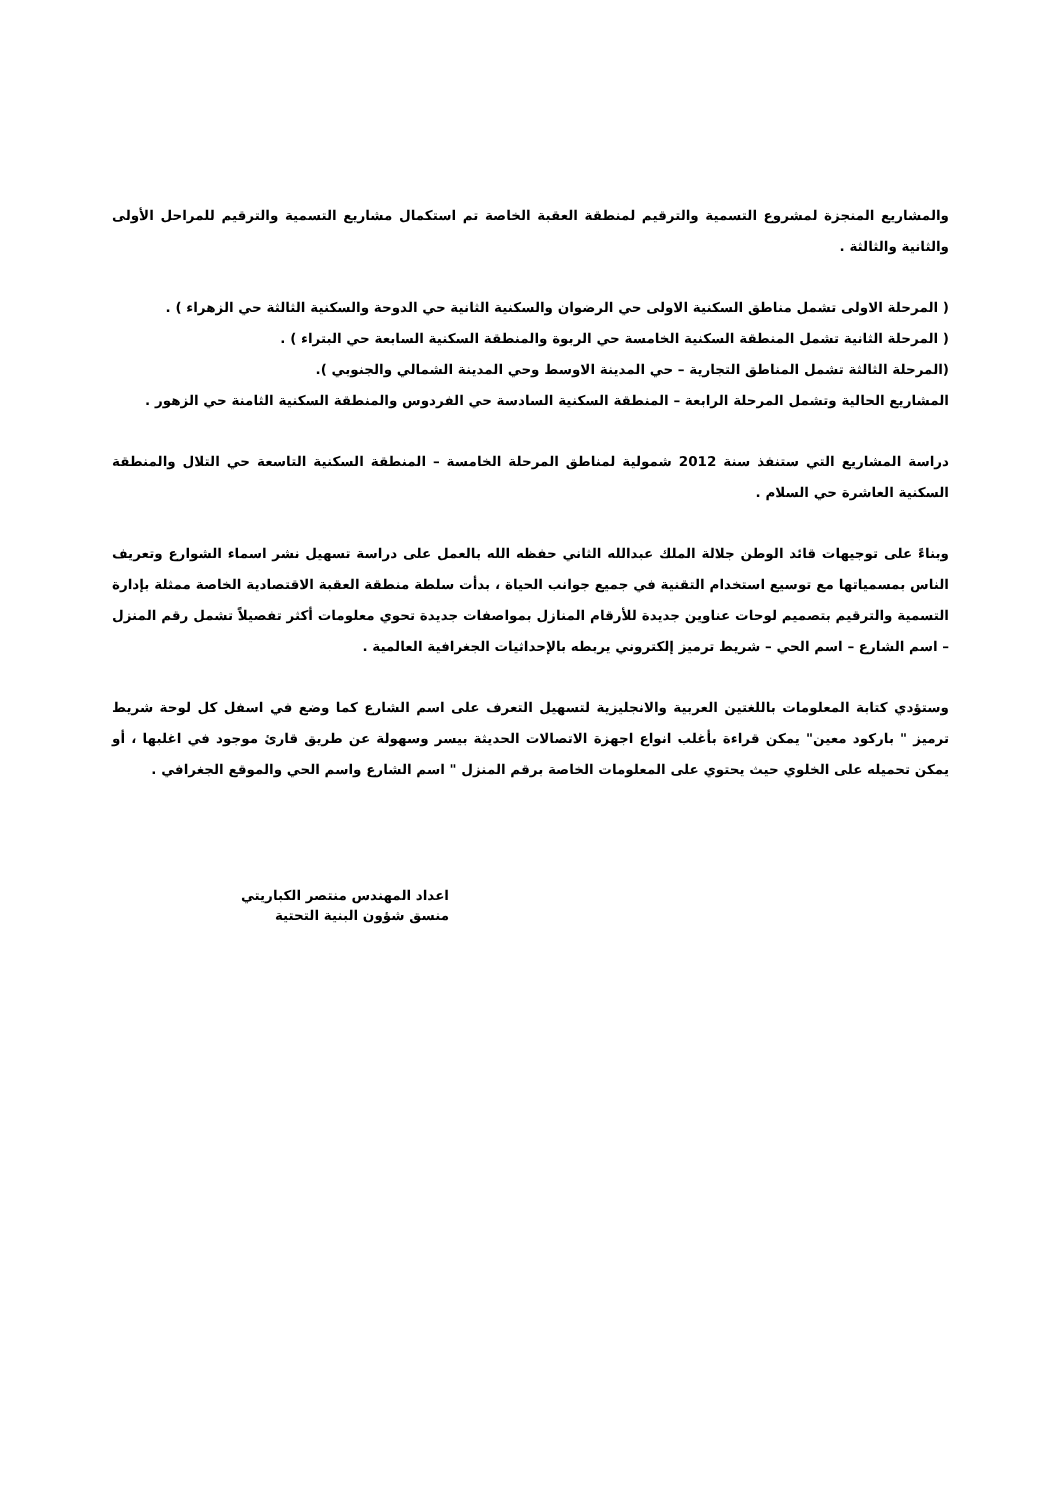والمشاريع المنجزة لمشروع التسمية والترقيم لمنطقة العقبة الخاصة تم استكمال مشاريع التسمية والترقيم للمراحل الأولى والثانية والثالثة .
( المرحلة الاولى تشمل مناطق السكنية الاولى حي الرضوان والسكنية الثانية حي الدوحة والسكنية الثالثة حي الزهراء ) .
( المرحلة الثانية تشمل المنطقة السكنية الخامسة حي الربوة والمنطقة السكنية السابعة حي البتراء ) .
(المرحلة الثالثة تشمل المناطق التجارية – حي المدينة الاوسط وحي المدينة الشمالي والجنوبي ).
المشاريع الحالية وتشمل المرحلة الرابعة – المنطقة السكنية السادسة حي الفردوس والمنطقة السكنية الثامنة حي الزهور .
دراسة المشاريع التي ستنفذ سنة 2012 شمولية لمناطق المرحلة الخامسة – المنطقة السكنية التاسعة حي التلال والمنطقة السكنية العاشرة حي السلام .
وبناءً على توجيهات قائد الوطن جلالة الملك عبدالله الثاني حفظه الله بالعمل على دراسة تسهيل نشر اسماء الشوارع وتعريف الناس بمسمياتها مع توسيع استخدام التقنية في جميع جوانب الحياة ، بدأت سلطة منطقة العقبة الاقتصادية الخاصة ممثلة بإدارة التسمية والترقيم بتصميم لوحات عناوين جديدة للأرقام المنازل بمواصفات جديدة تحوي معلومات أكثر تفصيلاً تشمل رقم المنزل – اسم الشارع – اسم الحي – شريط ترميز إلكتروني يربطه بالإحداثيات الجغرافية العالمية .
وستؤدي كتابة المعلومات باللغتين العربية والانجليزية لتسهيل التعرف على اسم الشارع كما وضع في اسفل كل لوحة شريط ترميز " باركود معين" يمكن قراءة بأغلب انواع اجهزة الاتصالات الحديثة بيسر وسهولة عن طريق قارئ موجود في اغلبها ، أو يمكن تحميله على الخلوي حيث يحتوي على المعلومات الخاصة برقم المنزل " اسم الشارع واسم الحي والموقع الجغرافي .
اعداد المهندس منتصر الكباريتي
منسق شؤون البنية التحتية